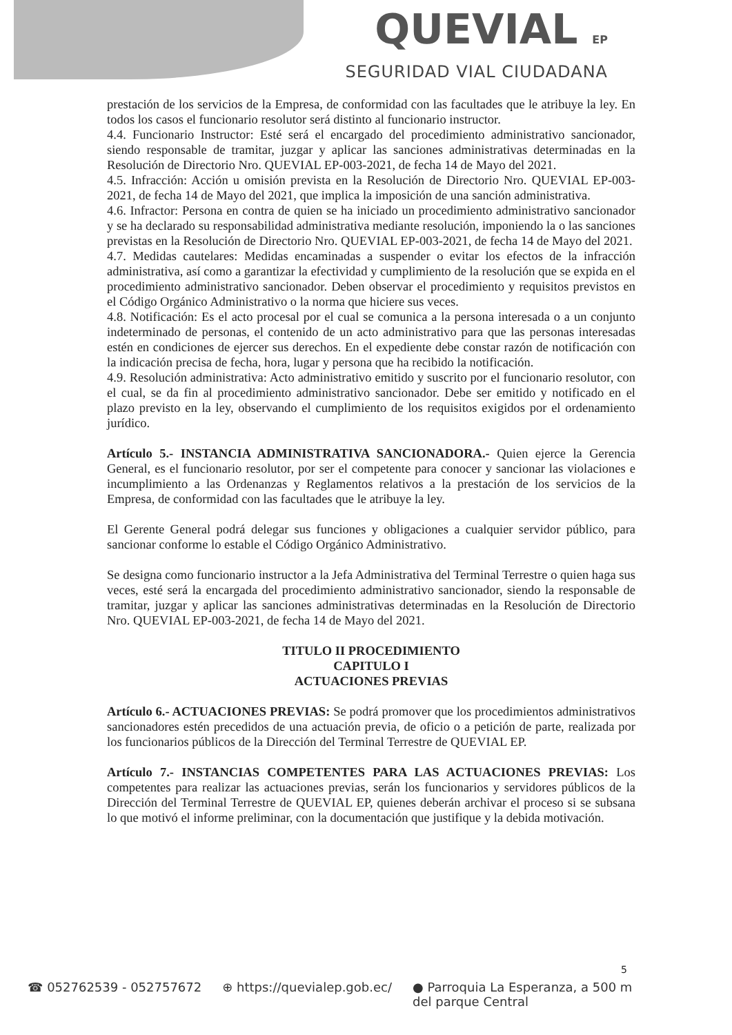QUEVIAL EP
SEGURIDAD VIAL CIUDADANA
prestación de los servicios de la Empresa, de conformidad con las facultades que le atribuye la ley. En todos los casos el funcionario resolutor será distinto al funcionario instructor.
4.4. Funcionario Instructor: Esté será el encargado del procedimiento administrativo sancionador, siendo responsable de tramitar, juzgar y aplicar las sanciones administrativas determinadas en la Resolución de Directorio Nro. QUEVIAL EP-003-2021, de fecha 14 de Mayo del 2021.
4.5. Infracción: Acción u omisión prevista en la Resolución de Directorio Nro. QUEVIAL EP-003-2021, de fecha 14 de Mayo del 2021, que implica la imposición de una sanción administrativa.
4.6. Infractor: Persona en contra de quien se ha iniciado un procedimiento administrativo sancionador y se ha declarado su responsabilidad administrativa mediante resolución, imponiendo la o las sanciones previstas en la Resolución de Directorio Nro. QUEVIAL EP-003-2021, de fecha 14 de Mayo del 2021.
4.7. Medidas cautelares: Medidas encaminadas a suspender o evitar los efectos de la infracción administrativa, así como a garantizar la efectividad y cumplimiento de la resolución que se expida en el procedimiento administrativo sancionador. Deben observar el procedimiento y requisitos previstos en el Código Orgánico Administrativo o la norma que hiciere sus veces.
4.8. Notificación: Es el acto procesal por el cual se comunica a la persona interesada o a un conjunto indeterminado de personas, el contenido de un acto administrativo para que las personas interesadas estén en condiciones de ejercer sus derechos. En el expediente debe constar razón de notificación con la indicación precisa de fecha, hora, lugar y persona que ha recibido la notificación.
4.9. Resolución administrativa: Acto administrativo emitido y suscrito por el funcionario resolutor, con el cual, se da fin al procedimiento administrativo sancionador. Debe ser emitido y notificado en el plazo previsto en la ley, observando el cumplimiento de los requisitos exigidos por el ordenamiento jurídico.
Artículo 5.- INSTANCIA ADMINISTRATIVA SANCIONADORA.- Quien ejerce la Gerencia General, es el funcionario resolutor, por ser el competente para conocer y sancionar las violaciones e incumplimiento a las Ordenanzas y Reglamentos relativos a la prestación de los servicios de la Empresa, de conformidad con las facultades que le atribuye la ley.
El Gerente General podrá delegar sus funciones y obligaciones a cualquier servidor público, para sancionar conforme lo estable el Código Orgánico Administrativo.
Se designa como funcionario instructor a la Jefa Administrativa del Terminal Terrestre o quien haga sus veces, esté será la encargada del procedimiento administrativo sancionador, siendo la responsable de tramitar, juzgar y aplicar las sanciones administrativas determinadas en la Resolución de Directorio Nro. QUEVIAL EP-003-2021, de fecha 14 de Mayo del 2021.
TITULO II PROCEDIMIENTO
CAPITULO I
ACTUACIONES PREVIAS
Artículo 6.- ACTUACIONES PREVIAS: Se podrá promover que los procedimientos administrativos sancionadores estén precedidos de una actuación previa, de oficio o a petición de parte, realizada por los funcionarios públicos de la Dirección del Terminal Terrestre de QUEVIAL EP.
Artículo 7.- INSTANCIAS COMPETENTES PARA LAS ACTUACIONES PREVIAS: Los competentes para realizar las actuaciones previas, serán los funcionarios y servidores públicos de la Dirección del Terminal Terrestre de QUEVIAL EP, quienes deberán archivar el proceso si se subsana lo que motivó el informe preliminar, con la documentación que justifique y la debida motivación.
5
☎ 052762539 - 052757672 ⊕ https://quevialep.gob.ec/ ● Parroquia La Esperanza, a 500 m
del parque Central